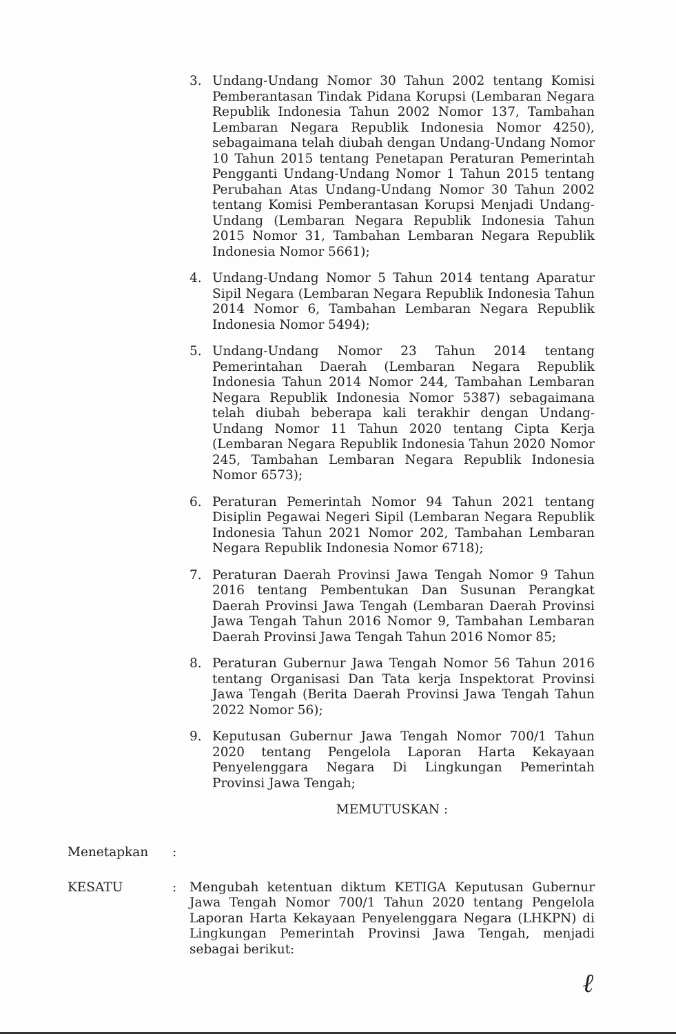3. Undang-Undang Nomor 30 Tahun 2002 tentang Komisi Pemberantasan Tindak Pidana Korupsi (Lembaran Negara Republik Indonesia Tahun 2002 Nomor 137, Tambahan Lembaran Negara Republik Indonesia Nomor 4250), sebagaimana telah diubah dengan Undang-Undang Nomor 10 Tahun 2015 tentang Penetapan Peraturan Pemerintah Pengganti Undang-Undang Nomor 1 Tahun 2015 tentang Perubahan Atas Undang-Undang Nomor 30 Tahun 2002 tentang Komisi Pemberantasan Korupsi Menjadi Undang-Undang (Lembaran Negara Republik Indonesia Tahun 2015 Nomor 31, Tambahan Lembaran Negara Republik Indonesia Nomor 5661);
4. Undang-Undang Nomor 5 Tahun 2014 tentang Aparatur Sipil Negara (Lembaran Negara Republik Indonesia Tahun 2014 Nomor 6, Tambahan Lembaran Negara Republik Indonesia Nomor 5494);
5. Undang-Undang Nomor 23 Tahun 2014 tentang Pemerintahan Daerah (Lembaran Negara Republik Indonesia Tahun 2014 Nomor 244, Tambahan Lembaran Negara Republik Indonesia Nomor 5387) sebagaimana telah diubah beberapa kali terakhir dengan Undang-Undang Nomor 11 Tahun 2020 tentang Cipta Kerja (Lembaran Negara Republik Indonesia Tahun 2020 Nomor 245, Tambahan Lembaran Negara Republik Indonesia Nomor 6573);
6. Peraturan Pemerintah Nomor 94 Tahun 2021 tentang Disiplin Pegawai Negeri Sipil (Lembaran Negara Republik Indonesia Tahun 2021 Nomor 202, Tambahan Lembaran Negara Republik Indonesia Nomor 6718);
7. Peraturan Daerah Provinsi Jawa Tengah Nomor 9 Tahun 2016 tentang Pembentukan Dan Susunan Perangkat Daerah Provinsi Jawa Tengah (Lembaran Daerah Provinsi Jawa Tengah Tahun 2016 Nomor 9, Tambahan Lembaran Daerah Provinsi Jawa Tengah Tahun 2016 Nomor 85;
8. Peraturan Gubernur Jawa Tengah Nomor 56 Tahun 2016 tentang Organisasi Dan Tata kerja Inspektorat Provinsi Jawa Tengah (Berita Daerah Provinsi Jawa Tengah Tahun 2022 Nomor 56);
9. Keputusan Gubernur Jawa Tengah Nomor 700/1 Tahun 2020 tentang Pengelola Laporan Harta Kekayaan Penyelenggara Negara Di Lingkungan Pemerintah Provinsi Jawa Tengah;
MEMUTUSKAN :
Menetapkan :
KESATU : Mengubah ketentuan diktum KETIGA Keputusan Gubernur Jawa Tengah Nomor 700/1 Tahun 2020 tentang Pengelola Laporan Harta Kekayaan Penyelenggara Negara (LHKPN) di Lingkungan Pemerintah Provinsi Jawa Tengah, menjadi sebagai berikut:
ℓ